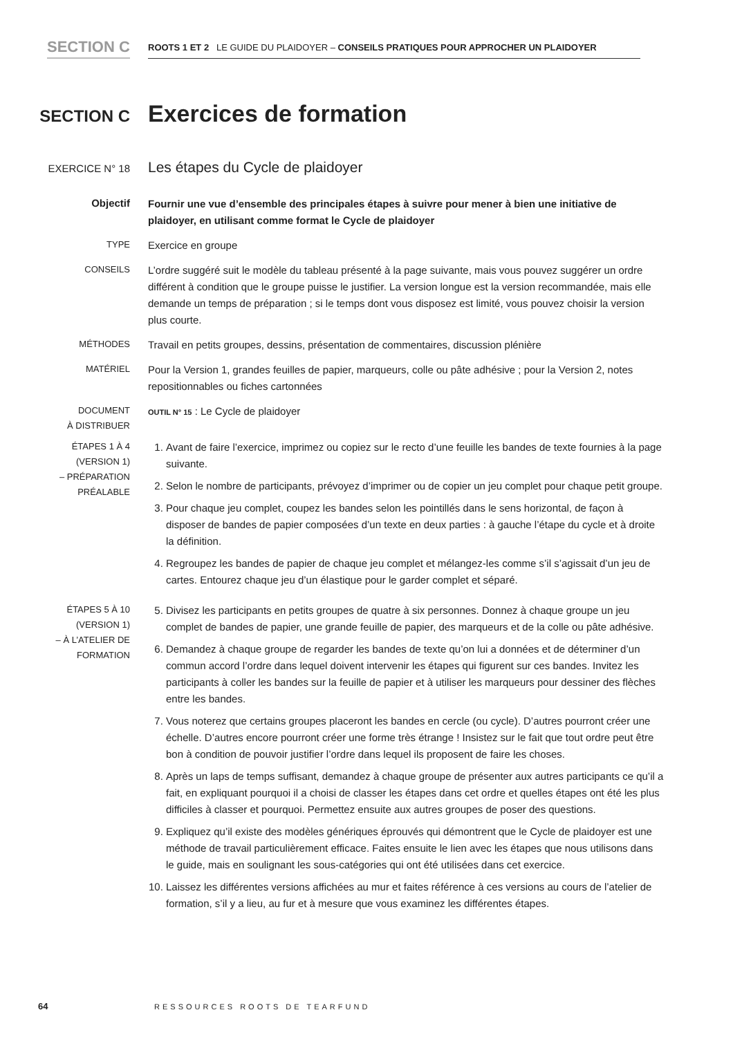SECTION C
ROOTS 1 ET 2 LE GUIDE DU PLAIDOYER – CONSEILS PRATIQUES POUR APPROCHER UN PLAIDOYER
SECTION C
Exercices de formation
EXERCICE N° 18
Les étapes du Cycle de plaidoyer
Objectif
Fournir une vue d’ensemble des principales étapes à suivre pour mener à bien une initiative de plaidoyer, en utilisant comme format le Cycle de plaidoyer
TYPE
Exercice en groupe
CONSEILS
L’ordre suggéré suit le modèle du tableau présenté à la page suivante, mais vous pouvez suggérer un ordre différent à condition que le groupe puisse le justifier. La version longue est la version recommandée, mais elle demande un temps de préparation ; si le temps dont vous disposez est limité, vous pouvez choisir la version plus courte.
MÉTHODES
Travail en petits groupes, dessins, présentation de commentaires, discussion plénière
MATÉRIEL
Pour la Version 1, grandes feuilles de papier, marqueurs, colle ou pâte adhésive ; pour la Version 2, notes repositionnables ou fiches cartonnées
DOCUMENT
À DISTRIBUER
OUTIL N° 15 : Le Cycle de plaidoyer
ÉTAPES 1 À 4
(VERSION 1)
– PRÉPARATION
PRÉALABLE
1. Avant de faire l’exercice, imprimez ou copiez sur le recto d’une feuille les bandes de texte fournies à la page suivante.
2. Selon le nombre de participants, prévoyez d’imprimer ou de copier un jeu complet pour chaque petit groupe.
3. Pour chaque jeu complet, coupez les bandes selon les pointillés dans le sens horizontal, de façon à disposer de bandes de papier composées d’un texte en deux parties : à gauche l’étape du cycle et à droite la définition.
4. Regroupez les bandes de papier de chaque jeu complet et mélangez-les comme s’il s’agissait d’un jeu de cartes. Entourez chaque jeu d’un élastique pour le garder complet et séparé.
ÉTAPES 5 À 10
(VERSION 1)
– À L’ATELIER DE
FORMATION
5. Divisez les participants en petits groupes de quatre à six personnes. Donnez à chaque groupe un jeu complet de bandes de papier, une grande feuille de papier, des marqueurs et de la colle ou pâte adhésive.
6. Demandez à chaque groupe de regarder les bandes de texte qu’on lui a données et de déterminer d’un commun accord l’ordre dans lequel doivent intervenir les étapes qui figurent sur ces bandes. Invitez les participants à coller les bandes sur la feuille de papier et à utiliser les marqueurs pour dessiner des flèches entre les bandes.
7. Vous noterez que certains groupes placeront les bandes en cercle (ou cycle). D’autres pourront créer une échelle. D’autres encore pourront créer une forme très étrange ! Insistez sur le fait que tout ordre peut être bon à condition de pouvoir justifier l’ordre dans lequel ils proposent de faire les choses.
8. Après un laps de temps suffisant, demandez à chaque groupe de présenter aux autres participants ce qu’il a fait, en expliquant pourquoi il a choisi de classer les étapes dans cet ordre et quelles étapes ont été les plus difficiles à classer et pourquoi. Permettez ensuite aux autres groupes de poser des questions.
9. Expliquez qu’il existe des modèles génériques éprouvés qui démontrent que le Cycle de plaidoyer est une méthode de travail particulièrement efficace. Faites ensuite le lien avec les étapes que nous utilisons dans le guide, mais en soulignant les sous-catégories qui ont été utilisées dans cet exercice.
10. Laissez les différentes versions affichées au mur et faites référence à ces versions au cours de l’atelier de formation, s’il y a lieu, au fur et à mesure que vous examinez les différentes étapes.
64 RESSOURCES ROOTS DE TEARFUND